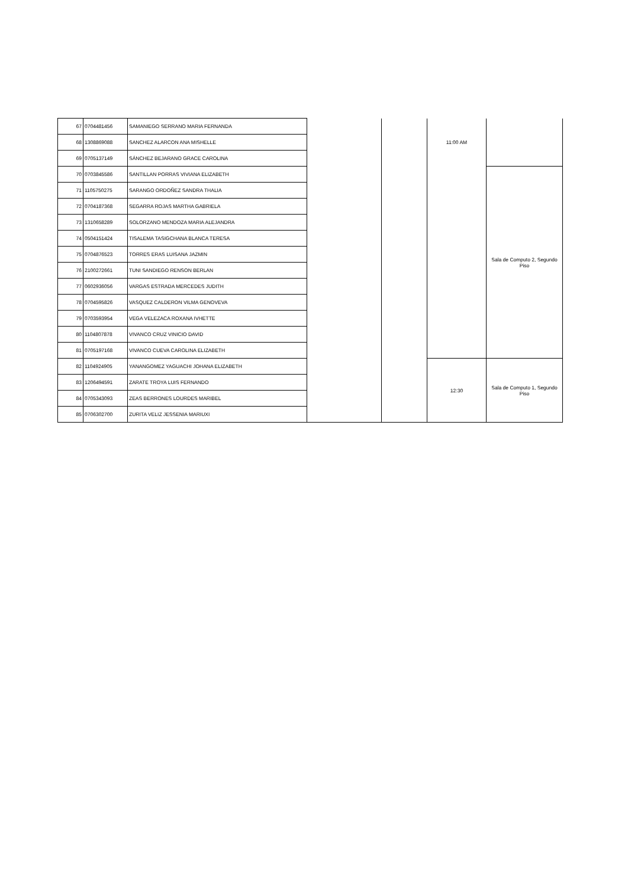| 67 | 0704481456 | SAMANIEGO SERRANO MARIA FERNANDA | | | 11:00 AM | |
| 68 | 1308869088 | SANCHEZ ALARCON ANA MISHELLE | | | | |
| 69 | 0705137149 | SÁNCHEZ BEJARANO GRACE CAROLINA | | | | |
| 70 | 0703845586 | SANTILLAN PORRAS VIVIANA ELIZABETH | | | | Sala de Computo 2, Segundo Piso |
| 71 | 1105750275 | SARANGO ORDOÑEZ SANDRA THALIA | | | | |
| 72 | 0704187368 | SEGARRA ROJAS MARTHA GABRIELA | | | | |
| 73 | 1310658289 | SOLORZANO MENDOZA MARIA ALEJANDRA | | | | |
| 74 | 0504151424 | TISALEMA TASIGCHANA BLANCA TERESA | | | | |
| 75 | 0704876523 | TORRES ERAS LUISANA JAZMIN | | | | |
| 76 | 2100272661 | TUNI SANDIEGO RENSON BERLAN | | | | |
| 77 | 0602936056 | VARGAS ESTRADA MERCEDES JUDITH | | | | |
| 78 | 0704595826 | VASQUEZ CALDERON VILMA GENOVEVA | | | | |
| 79 | 0703593954 | VEGA VELEZACA ROXANA IVHETTE | | | | |
| 80 | 1104807878 | VIVANCO CRUZ VINICIO DAVID | | | | |
| 81 | 0705197168 | VIVANCO CUEVA CAROLINA ELIZABETH | | | | |
| 82 | 1104924905 | YANANGOMEZ YAGUACHI JOHANA ELIZABETH | | | 12:30 | Sala de Computo 1, Segundo Piso |
| 83 | 1206494591 | ZARATE TROYA LUIS FERNANDO | | | | |
| 84 | 0705343093 | ZEAS BERRONES LOURDES MARIBEL | | | | |
| 85 | 0706302700 | ZURITA VELIZ JESSENIA MARIUXI | | | | |